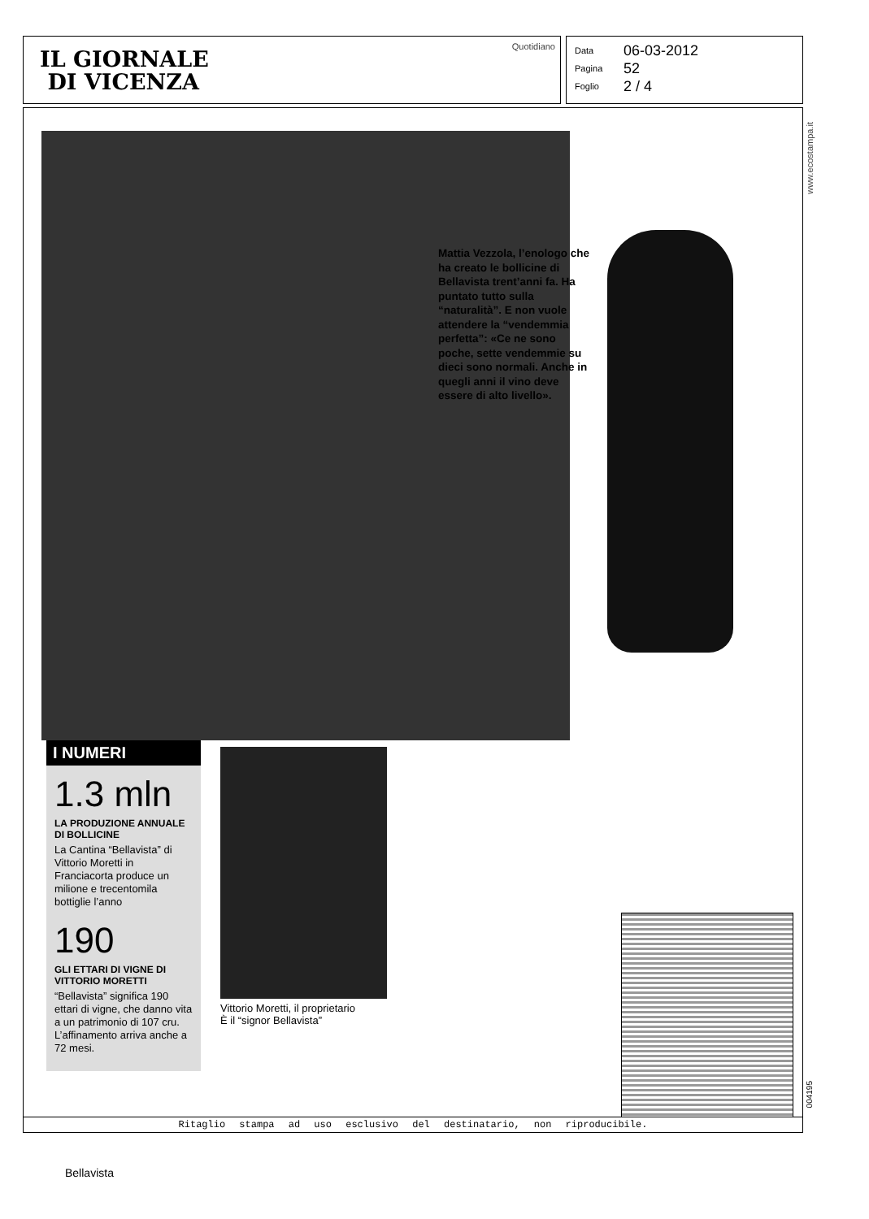IL GIORNALE
DI VICENZA
Quotidiano
Data 06-03-2012
Pagina 52
Foglio 2 / 4
Mattia Vezzola, l’enologo che ha creato le bollicine di Bellavista trent’anni fa. Ha puntato tutto sulla “naturalità”. E non vuole attendere la “vendemmia perfetta”: «Ce ne sono poche, sette vendemmie su dieci sono normali. Anche in quegli anni il vino deve essere di alto livello».
I NUMERI
1.3 mln
LA PRODUZIONE ANNUALE DI BOLLICINE
La Cantina “Bellavista” di Vittorio Moretti in Franciacorta produce un milione e trecentomila bottiglie l’anno
190
GLI ETTARI DI VIGNE DI VITTORIO MORETTI
“Bellavista” significa 190 ettari di vigne, che danno vita a un patrimonio di 107 cru. L’affinamento arriva anche a 72 mesi.
Vittorio Moretti, il proprietario
È il “signor Bellavista”
Ritaglio stampa ad uso esclusivo del destinatario, non riproducibile.
www.ecostampa.it
004195
Bellavista